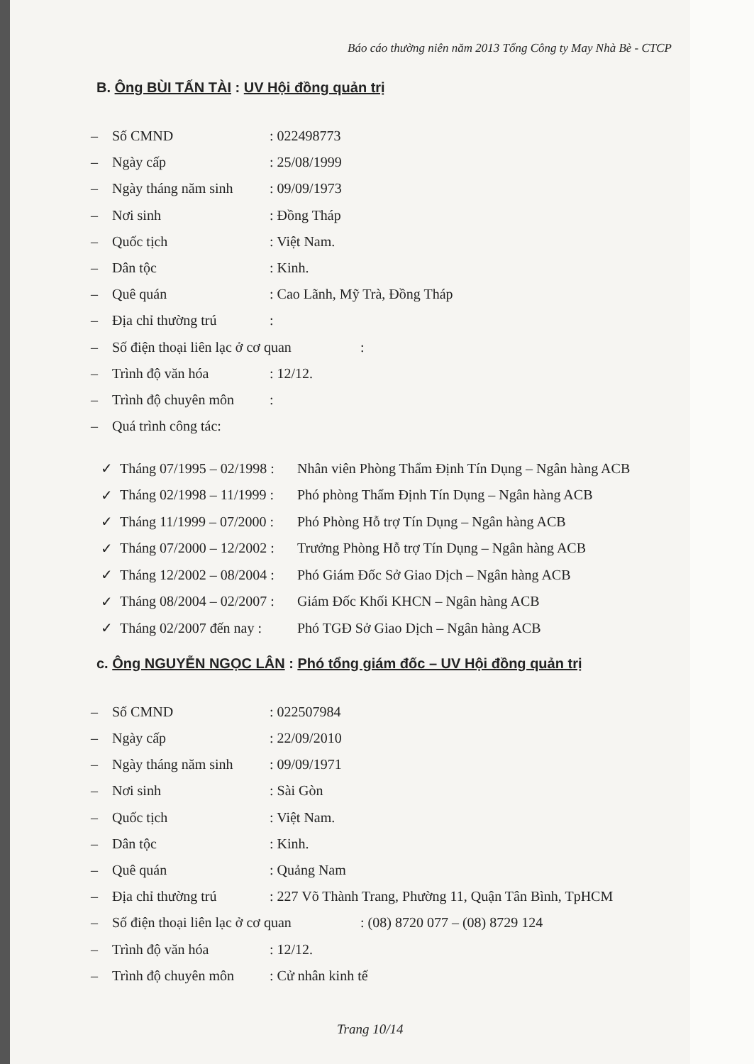Báo cáo thường niên năm 2013 Tổng Công ty May Nhà Bè - CTCP
B. Ông BÙI TẤN TÀI : UV Hội đồng quản trị
– Số CMND: 022498773
– Ngày cấp: 25/08/1999
– Ngày tháng năm sinh: 09/09/1973
– Nơi sinh: Đồng Tháp
– Quốc tịch: Việt Nam.
– Dân tộc: Kinh.
– Quê quán: Cao Lãnh, Mỹ Trà, Đồng Tháp
– Địa chỉ thường trú:
– Số điện thoại liên lạc ở cơ quan:
– Trình độ văn hóa: 12/12.
– Trình độ chuyên môn:
– Quá trình công tác:
✓ Tháng 07/1995 – 02/1998 : Nhân viên Phòng Thẩm Định Tín Dụng – Ngân hàng ACB
✓ Tháng 02/1998 – 11/1999 : Phó phòng Thẩm Định Tín Dụng – Ngân hàng ACB
✓ Tháng 11/1999 – 07/2000 : Phó Phòng Hỗ trợ Tín Dụng – Ngân hàng ACB
✓ Tháng 07/2000 – 12/2002 : Trưởng Phòng Hỗ trợ Tín Dụng – Ngân hàng ACB
✓ Tháng 12/2002 – 08/2004 : Phó Giám Đốc Sở Giao Dịch – Ngân hàng ACB
✓ Tháng 08/2004 – 02/2007 : Giám Đốc Khối KHCN – Ngân hàng ACB
✓ Tháng 02/2007 đến nay : Phó TGĐ Sở Giao Dịch – Ngân hàng ACB
c. Ông NGUYỄN NGỌC LÂN : Phó tổng giám đốc – UV Hội đồng quản trị
– Số CMND: 022507984
– Ngày cấp: 22/09/2010
– Ngày tháng năm sinh: 09/09/1971
– Nơi sinh: Sài Gòn
– Quốc tịch: Việt Nam.
– Dân tộc: Kinh.
– Quê quán: Quảng Nam
– Địa chỉ thường trú: 227 Võ Thành Trang, Phường 11, Quận Tân Bình, TpHCM
– Số điện thoại liên lạc ở cơ quan: (08) 8720 077 – (08) 8729 124
– Trình độ văn hóa: 12/12.
– Trình độ chuyên môn: Cử nhân kinh tế
Trang 10/14